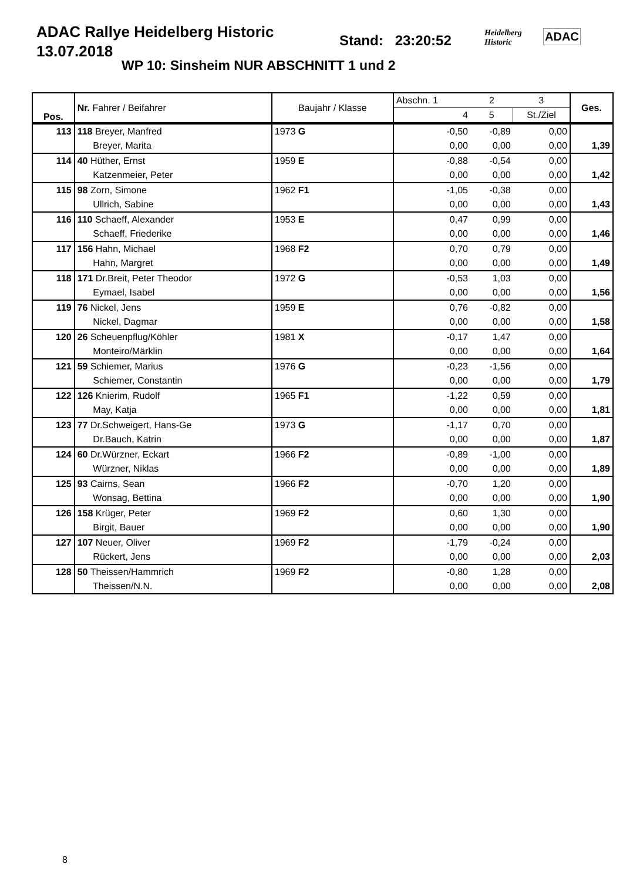ADAC Rallye Heidelberg Historic
13.07.2018
Stand: 23:20:52
WP 10: Sinsheim NUR ABSCHNITT 1 und 2
Heidelberg
Historic
ADAC
| Pos. | Nr. Fahrer / Beifahrer | Baujahr / Klasse | Abschn. 1 | 2 | 3 | Ges. |
| | | | 4 | 5 | St./Ziel | |
| 113 | 118 Breyer, Manfred | 1973 G | -0,50 | -0,89 | 0,00 | |
| | Breyer, Marita | | 0,00 | 0,00 | 0,00 | 1,39 |
| 114 | 40 Hüther, Ernst | 1959 E | -0,88 | -0,54 | 0,00 | |
| | Katzenmeier, Peter | | 0,00 | 0,00 | 0,00 | 1,42 |
| 115 | 98 Zorn, Simone | 1962 F1 | -1,05 | -0,38 | 0,00 | |
| | Ullrich, Sabine | | 0,00 | 0,00 | 0,00 | 1,43 |
| 116 | 110 Schaeff, Alexander | 1953 E | 0,47 | 0,99 | 0,00 | |
| | Schaeff, Friederike | | 0,00 | 0,00 | 0,00 | 1,46 |
| 117 | 156 Hahn, Michael | 1968 F2 | 0,70 | 0,79 | 0,00 | |
| | Hahn, Margret | | 0,00 | 0,00 | 0,00 | 1,49 |
| 118 | 171 Dr.Breit, Peter Theodor | 1972 G | -0,53 | 1,03 | 0,00 | |
| | Eymael, Isabel | | 0,00 | 0,00 | 0,00 | 1,56 |
| 119 | 76 Nickel, Jens | 1959 E | 0,76 | -0,82 | 0,00 | |
| | Nickel, Dagmar | | 0,00 | 0,00 | 0,00 | 1,58 |
| 120 | 26 Scheuenpflug/Köhler | 1981 X | -0,17 | 1,47 | 0,00 | |
| | Monteiro/Märklin | | 0,00 | 0,00 | 0,00 | 1,64 |
| 121 | 59 Schiemer, Marius | 1976 G | -0,23 | -1,56 | 0,00 | |
| | Schiemer, Constantin | | 0,00 | 0,00 | 0,00 | 1,79 |
| 122 | 126 Knierim, Rudolf | 1965 F1 | -1,22 | 0,59 | 0,00 | |
| | May, Katja | | 0,00 | 0,00 | 0,00 | 1,81 |
| 123 | 77 Dr.Schweigert, Hans-Ge | 1973 G | -1,17 | 0,70 | 0,00 | |
| | Dr.Bauch, Katrin | | 0,00 | 0,00 | 0,00 | 1,87 |
| 124 | 60 Dr.Würzner, Eckart | 1966 F2 | -0,89 | -1,00 | 0,00 | |
| | Würzner, Niklas | | 0,00 | 0,00 | 0,00 | 1,89 |
| 125 | 93 Cairns, Sean | 1966 F2 | -0,70 | 1,20 | 0,00 | |
| | Wonsag, Bettina | | 0,00 | 0,00 | 0,00 | 1,90 |
| 126 | 158 Krüger, Peter | 1969 F2 | 0,60 | 1,30 | 0,00 | |
| | Birgit, Bauer | | 0,00 | 0,00 | 0,00 | 1,90 |
| 127 | 107 Neuer, Oliver | 1969 F2 | -1,79 | -0,24 | 0,00 | |
| | Rückert, Jens | | 0,00 | 0,00 | 0,00 | 2,03 |
| 128 | 50 Theissen/Hammrich | 1969 F2 | -0,80 | 1,28 | 0,00 | |
| | Theissen/N.N. | | 0,00 | 0,00 | 0,00 | 2,08 |
8